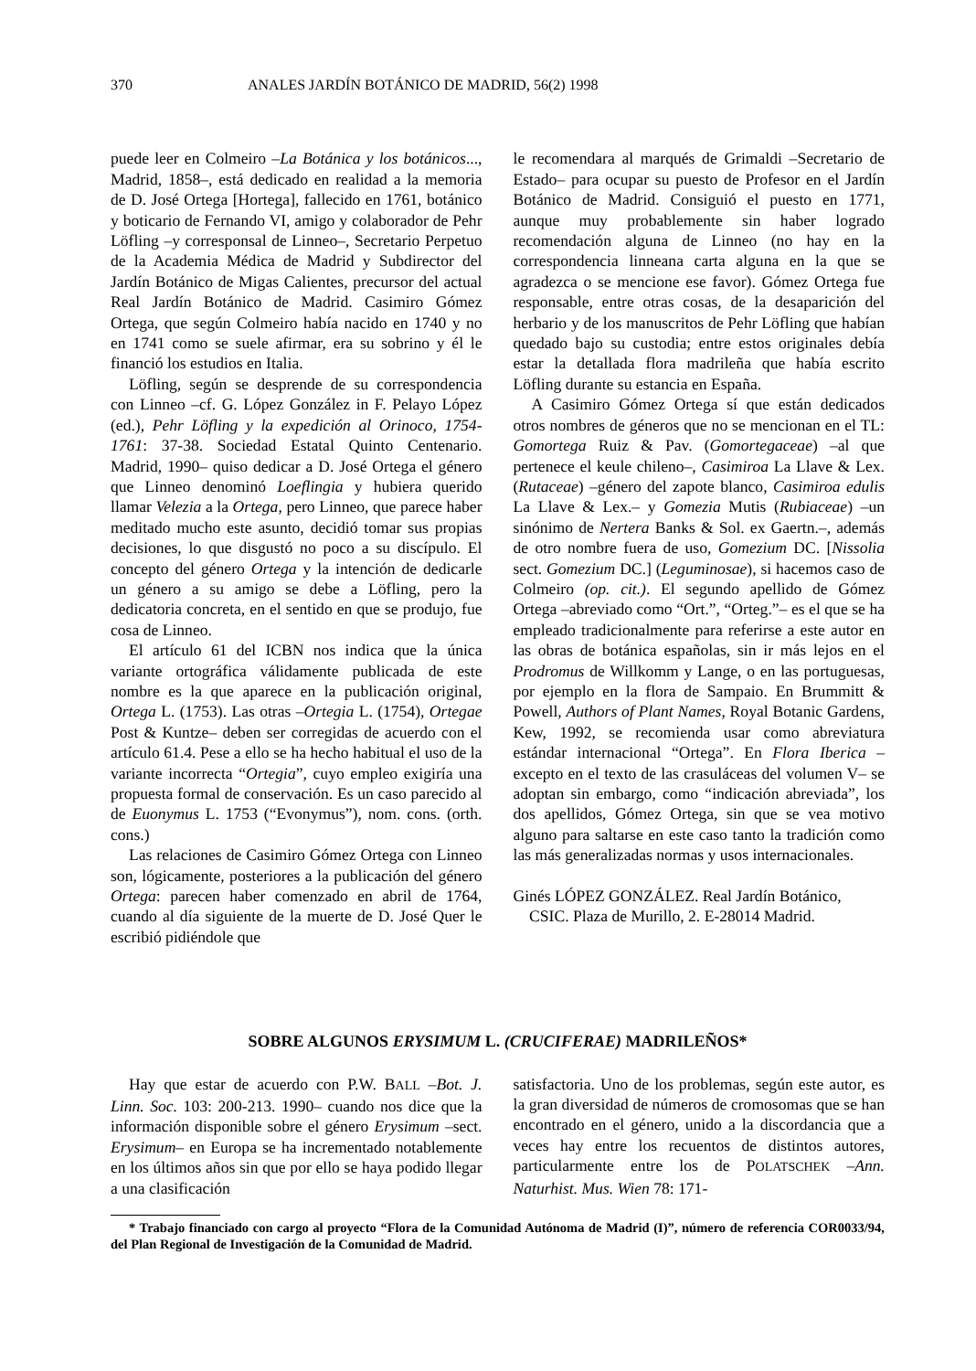370 ANALES JARDÍN BOTÁNICO DE MADRID, 56(2) 1998
puede leer en Colmeiro –La Botánica y los botánicos..., Madrid, 1858–, está dedicado en realidad a la memoria de D. José Ortega [Hortega], fallecido en 1761, botánico y boticario de Fernando VI, amigo y colaborador de Pehr Löfling –y corresponsal de Linneo–, Secretario Perpetuo de la Academia Médica de Madrid y Subdirector del Jardín Botánico de Migas Calientes, precursor del actual Real Jardín Botánico de Madrid. Casimiro Gómez Ortega, que según Colmeiro había nacido en 1740 y no en 1741 como se suele afirmar, era su sobrino y él le financió los estudios en Italia.
Löfling, según se desprende de su correspondencia con Linneo –cf. G. López González in F. Pelayo López (ed.), Pehr Löfling y la expedición al Orinoco, 1754-1761: 37-38. Sociedad Estatal Quinto Centenario. Madrid, 1990– quiso dedicar a D. José Ortega el género que Linneo denominó Loeflingia y hubiera querido llamar Velezia a la Ortega, pero Linneo, que parece haber meditado mucho este asunto, decidió tomar sus propias decisiones, lo que disgustó no poco a su discípulo. El concepto del género Ortega y la intención de dedicarle un género a su amigo se debe a Löfling, pero la dedicatoria concreta, en el sentido en que se produjo, fue cosa de Linneo.
El artículo 61 del ICBN nos indica que la única variante ortográfica válidamente publicada de este nombre es la que aparece en la publicación original, Ortega L. (1753). Las otras –Ortegia L. (1754), Ortegae Post & Kuntze– deben ser corregidas de acuerdo con el artículo 61.4. Pese a ello se ha hecho habitual el uso de la variante incorrecta “Ortegia”, cuyo empleo exigiría una propuesta formal de conservación. Es un caso parecido al de Euonymus L. 1753 (“Evonymus”), nom. cons. (orth. cons.)
Las relaciones de Casimiro Gómez Ortega con Linneo son, lógicamente, posteriores a la publicación del género Ortega: parecen haber comenzado en abril de 1764, cuando al día siguiente de la muerte de D. José Quer le escribió pidiéndole que
le recomendara al marqués de Grimaldi –Secretario de Estado– para ocupar su puesto de Profesor en el Jardín Botánico de Madrid. Consiguió el puesto en 1771, aunque muy probablemente sin haber logrado recomendación alguna de Linneo (no hay en la correspondencia linneana carta alguna en la que se agradezca o se mencione ese favor). Gómez Ortega fue responsable, entre otras cosas, de la desaparición del herbario y de los manuscritos de Pehr Löfling que habían quedado bajo su custodia; entre estos originales debía estar la detallada flora madrileña que había escrito Löfling durante su estancia en España.
A Casimiro Gómez Ortega sí que están dedicados otros nombres de géneros que no se mencionan en el TL: Gomortega Ruiz & Pav. (Gomortegaceae) –al que pertenece el keule chileno–, Casimiroa La Llave & Lex. (Rutaceae) –género del zapote blanco, Casimiroa edulis La Llave & Lex.– y Gomezia Mutis (Rubiaceae) –un sinónimo de Nertera Banks & Sol. ex Gaertn.–, además de otro nombre fuera de uso, Gomezium DC. [Nissolia sect. Gomezium DC.] (Leguminosae), si hacemos caso de Colmeiro (op. cit.). El segundo apellido de Gómez Ortega –abreviado como “Ort.”, “Orteg.”– es el que se ha empleado tradicionalmente para referirse a este autor en las obras de botánica españolas, sin ir más lejos en el Prodromus de Willkomm y Lange, o en las portuguesas, por ejemplo en la flora de Sampaio. En Brummitt & Powell, Authors of Plant Names, Royal Botanic Gardens, Kew, 1992, se recomienda usar como abreviatura estándar internacional “Ortega”. En Flora Iberica –excepto en el texto de las crasuláceas del volumen V– se adoptan sin embargo, como “indicación abreviada”, los dos apellidos, Gómez Ortega, sin que se vea motivo alguno para saltarse en este caso tanto la tradición como las más generalizadas normas y usos internacionales.
Ginés LÓPEZ GONZÁLEZ. Real Jardín Botánico,
CSIC. Plaza de Murillo, 2. E-28014 Madrid.
SOBRE ALGUNOS ERYSIMUM L. (CRUCIFERAE) MADRILEÑOS*
Hay que estar de acuerdo con P.W. BALL –Bot. J. Linn. Soc. 103: 200-213. 1990– cuando nos dice que la información disponible sobre el género Erysimum –sect. Erysimum– en Europa se ha incrementado notablemente en los últimos años sin que por ello se haya podido llegar a una clasificación
satisfactoria. Uno de los problemas, según este autor, es la gran diversidad de números de cromosomas que se han encontrado en el género, unido a la discordancia que a veces hay entre los recuentos de distintos autores, particularmente entre los de POLATSCHEK –Ann. Naturhist. Mus. Wien 78: 171-
* Trabajo financiado con cargo al proyecto “Flora de la Comunidad Autónoma de Madrid (I)”, número de referencia COR0033/94, del Plan Regional de Investigación de la Comunidad de Madrid.